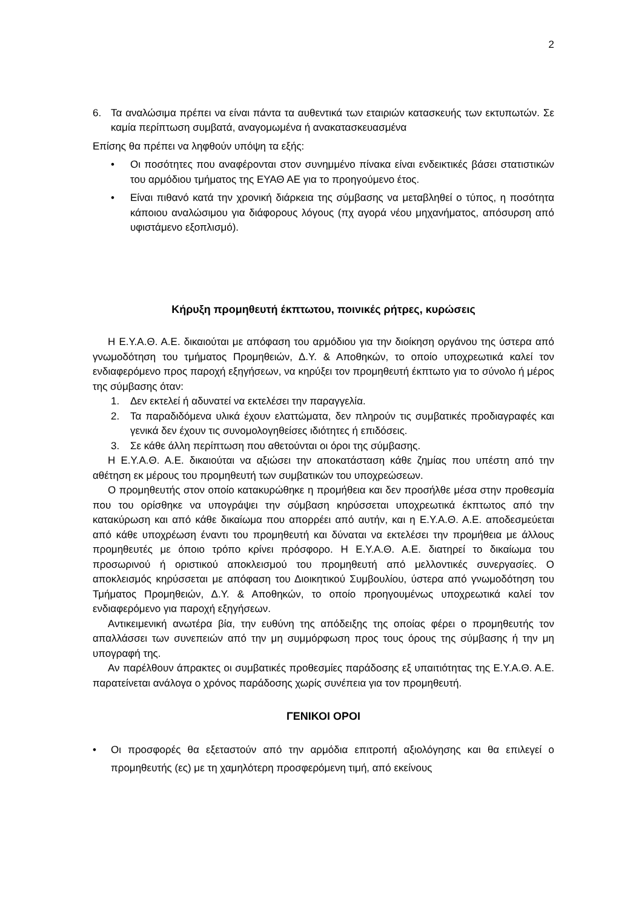2
6. Τα αναλώσιμα πρέπει να είναι πάντα τα αυθεντικά των εταιριών κατασκευής των εκτυπωτών. Σε καμία περίπτωση συμβατά, αναγομωμένα ή ανακατασκευασμένα
Επίσης θα πρέπει να ληφθούν υπόψη τα εξής:
• Οι ποσότητες που αναφέρονται στον συνημμένο πίνακα είναι ενδεικτικές βάσει στατιστικών του αρμόδιου τμήματος της ΕΥΑΘ ΑΕ για το προηγούμενο έτος.
• Είναι πιθανό κατά την χρονική διάρκεια της σύμβασης να μεταβληθεί ο τύπος, η ποσότητα κάποιου αναλώσιμου για διάφορους λόγους (πχ αγορά νέου μηχανήματος, απόσυρση από υφιστάμενο εξοπλισμό).
Κήρυξη προμηθευτή έκπτωτου, ποινικές ρήτρες, κυρώσεις
Η Ε.Υ.Α.Θ. Α.Ε. δικαιούται με απόφαση του αρμόδιου για την διοίκηση οργάνου της ύστερα από γνωμοδότηση του τμήματος Προμηθειών, Δ.Υ. & Αποθηκών, το οποίο υποχρεωτικά καλεί τον ενδιαφερόμενο προς παροχή εξηγήσεων, να κηρύξει τον προμηθευτή έκπτωτο για το σύνολο ή μέρος της σύμβασης όταν:
1. Δεν εκτελεί ή αδυνατεί να εκτελέσει την παραγγελία.
2. Τα παραδιδόμενα υλικά έχουν ελαττώματα, δεν πληρούν τις συμβατικές προδιαγραφές και γενικά δεν έχουν τις συνομολογηθείσες ιδιότητες ή επιδόσεις.
3. Σε κάθε άλλη περίπτωση που αθετούνται οι όροι της σύμβασης.
Η Ε.Υ.Α.Θ. Α.Ε. δικαιούται να αξιώσει την αποκατάσταση κάθε ζημίας που υπέστη από την αθέτηση εκ μέρους του προμηθευτή των συμβατικών του υποχρεώσεων.
Ο προμηθευτής στον οποίο κατακυρώθηκε η προμήθεια και δεν προσήλθε μέσα στην προθεσμία που του ορίσθηκε να υπογράψει την σύμβαση κηρύσσεται υποχρεωτικά έκπτωτος από την κατακύρωση και από κάθε δικαίωμα που απορρέει από αυτήν, και η Ε.Υ.Α.Θ. Α.Ε. αποδεσμεύεται από κάθε υποχρέωση έναντι του προμηθευτή και δύναται να εκτελέσει την προμήθεια με άλλους προμηθευτές με όποιο τρόπο κρίνει πρόσφορο. Η Ε.Υ.Α.Θ. Α.Ε. διατηρεί το δικαίωμα του προσωρινού ή οριστικού αποκλεισμού του προμηθευτή από μελλοντικές συνεργασίες. Ο αποκλεισμός κηρύσσεται με απόφαση του Διοικητικού Συμβουλίου, ύστερα από γνωμοδότηση του Τμήματος Προμηθειών, Δ.Υ. & Αποθηκών, το οποίο προηγουμένως υποχρεωτικά καλεί τον ενδιαφερόμενο για παροχή εξηγήσεων.
Αντικειμενική ανωτέρα βία, την ευθύνη της απόδειξης της οποίας φέρει ο προμηθευτής τον απαλλάσσει των συνεπειών από την μη συμμόρφωση προς τους όρους της σύμβασης ή την μη υπογραφή της.
Αν παρέλθουν άπρακτες οι συμβατικές προθεσμίες παράδοσης εξ υπαιτιότητας της Ε.Υ.Α.Θ. Α.Ε. παρατείνεται ανάλογα ο χρόνος παράδοσης χωρίς συνέπεια για τον προμηθευτή.
ΓΕΝΙΚΟΙ ΟΡΟΙ
• Οι προσφορές θα εξεταστούν από την αρμόδια επιτροπή αξιολόγησης και θα επιλεγεί ο προμηθευτής (ες) με τη χαμηλότερη προσφερόμενη τιμή, από εκείνους